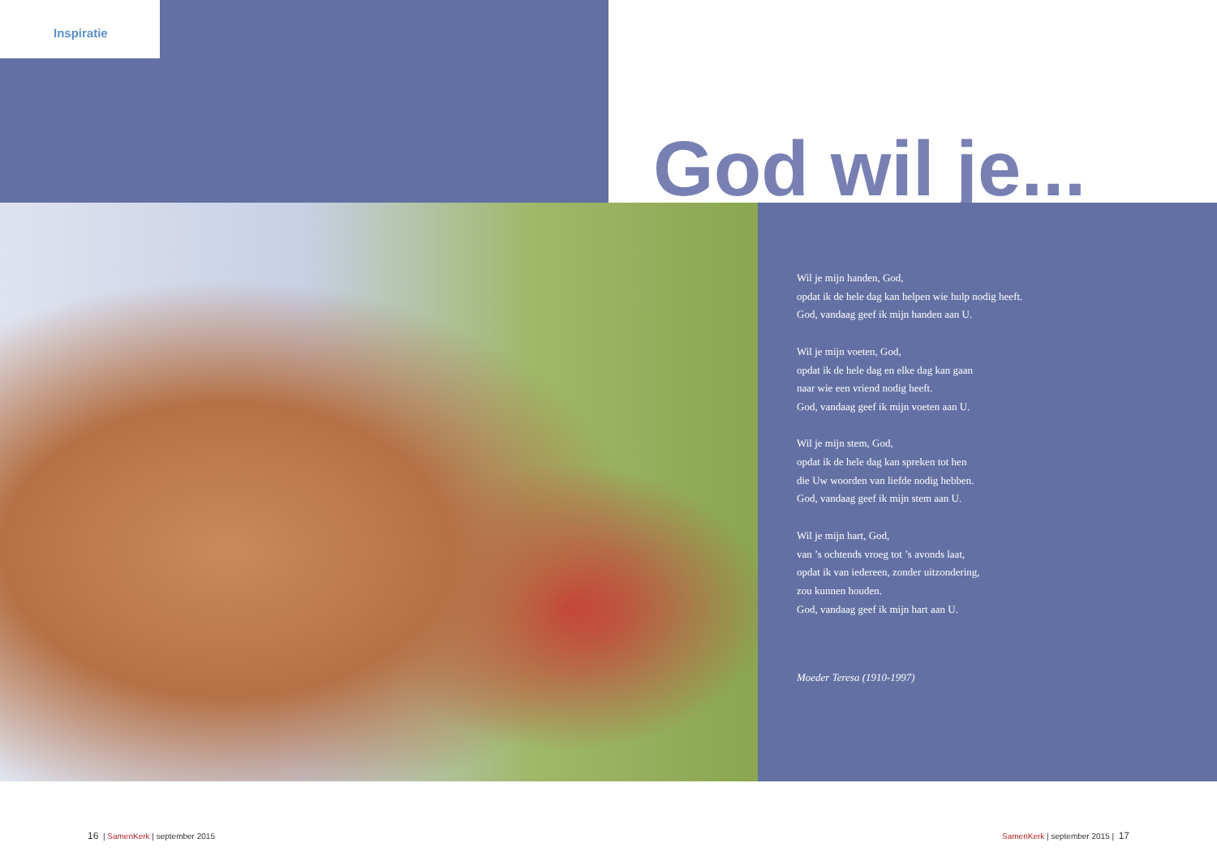Inspiratie
God wil je...
Wil je mijn handen, God,
opdat ik de hele dag kan helpen wie hulp nodig heeft.
God, vandaag geef ik mijn handen aan U.
Wil je mijn voeten, God,
opdat ik de hele dag en elke dag kan gaan
naar wie een vriend nodig heeft.
God, vandaag geef ik mijn voeten aan U.
Wil je mijn stem, God,
opdat ik de hele dag kan spreken tot hen
die Uw woorden van liefde nodig hebben.
God, vandaag geef ik mijn stem aan U.
Wil je mijn hart, God,
van ’s ochtends vroeg tot ’s avonds laat,
opdat ik van iedereen, zonder uitzondering,
zou kunnen houden.
God, vandaag geef ik mijn hart aan U.
Moeder Teresa (1910-1997)
16 | SamenKerk | september 2015
SamenKerk | september 2015 | 17